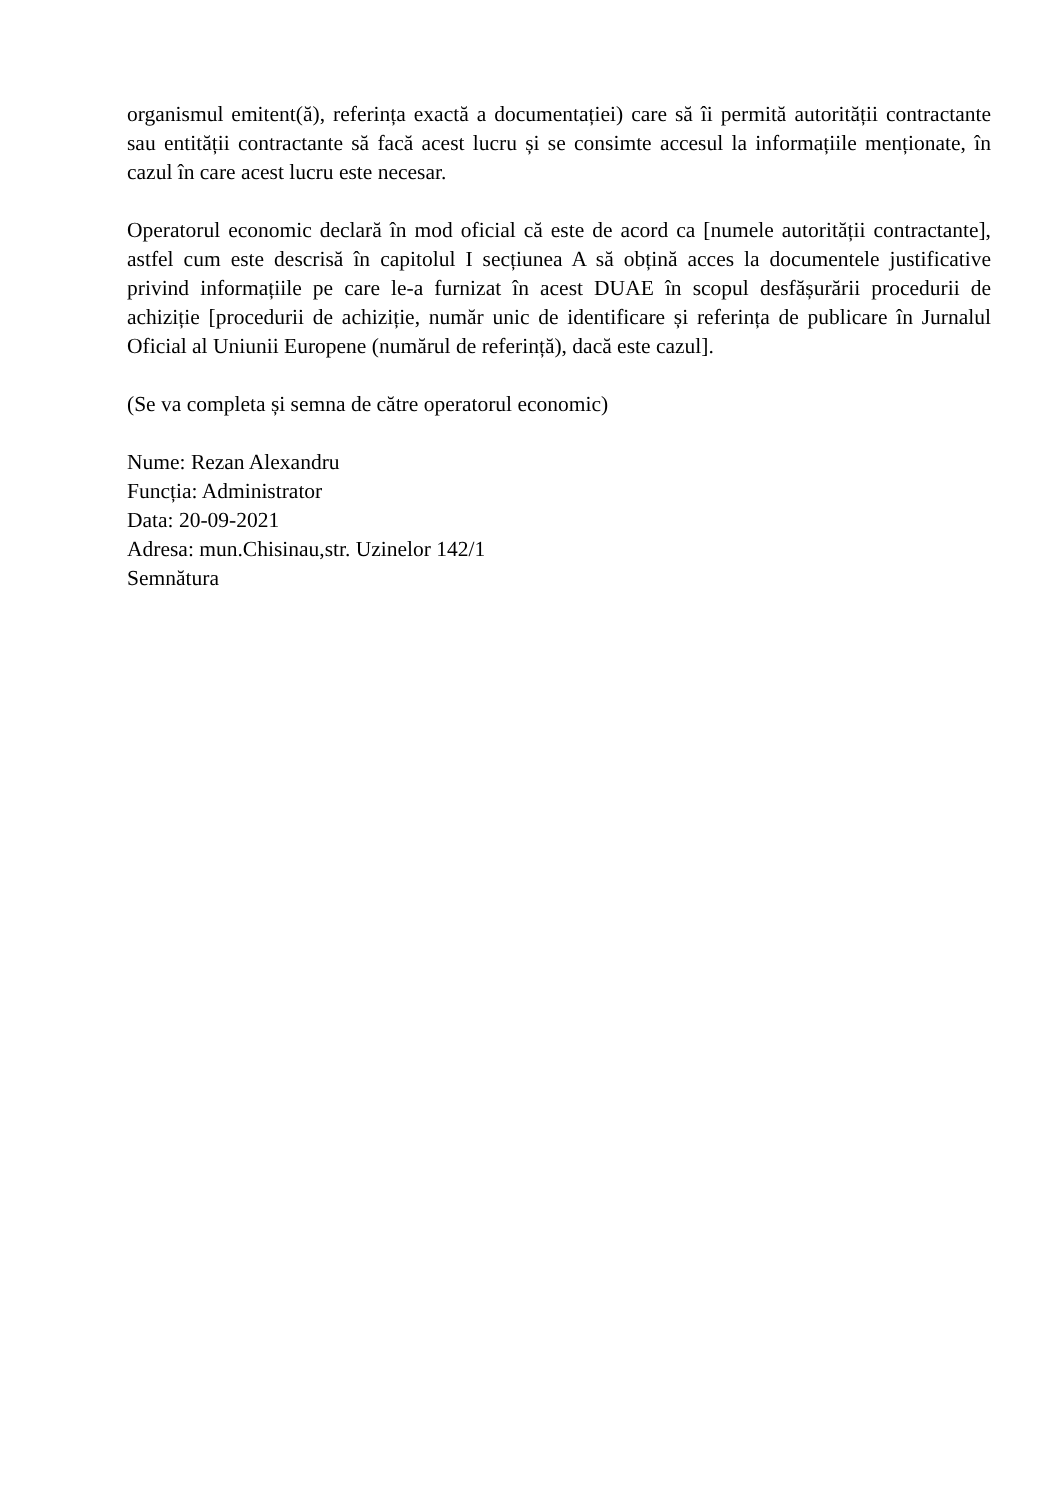organismul emitent(ă), referința exactă a documentației) care să îi permită autorității contractante sau entității contractante să facă acest lucru și se consimte accesul la informațiile menționate, în cazul în care acest lucru este necesar.
Operatorul economic declară în mod oficial că este de acord ca [numele autorității contractante], astfel cum este descrisă în capitolul I secțiunea A să obțină acces la documentele justificative privind informațiile pe care le-a furnizat în acest DUAE în scopul desfășurării procedurii de achiziție [procedurii de achiziție, număr unic de identificare și referința de publicare în Jurnalul Oficial al Uniunii Europene (numărul de referință), dacă este cazul].
(Se va completa și semna de către operatorul economic)
Nume: Rezan Alexandru
Funcția: Administrator
Data: 20-09-2021
Adresa: mun.Chisinau,str. Uzinelor 142/1
Semnătura